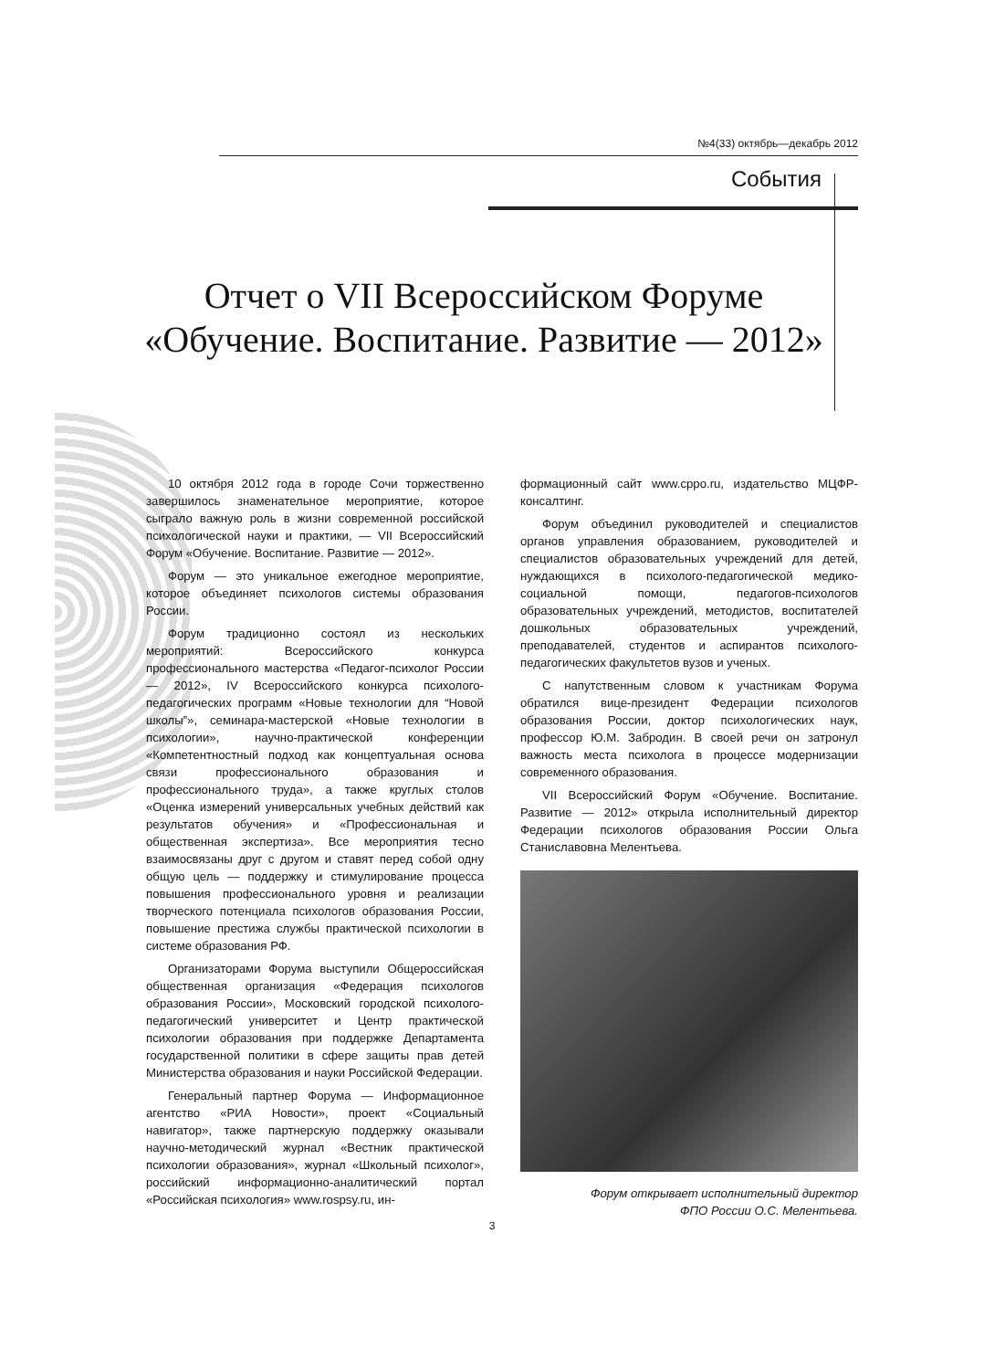№4(33) октябрь—декабрь 2012
События
Отчет о VII Всероссийском Форуме «Обучение. Воспитание. Развитие — 2012»
10 октября 2012 года в городе Сочи торжественно завершилось знаменательное мероприятие, которое сыграло важную роль в жизни современной российской психологической науки и практики, — VII Всероссийский Форум «Обучение. Воспитание. Развитие — 2012».
Форум — это уникальное ежегодное мероприятие, которое объединяет психологов системы образования России.
Форум традиционно состоял из нескольких мероприятий: Всероссийского конкурса профессионального мастерства «Педагог-психолог России — 2012», IV Всероссийского конкурса психолого-педагогических программ «Новые технологии для “Новой школы”», семинара-мастерской «Новые технологии в психологии», научно-практической конференции «Компетентностный подход как концептуальная основа связи профессионального образования и профессионального труда», а также круглых столов «Оценка измерений универсальных учебных действий как результатов обучения» и «Профессиональная и общественная экспертиза». Все мероприятия тесно взаимосвязаны друг с другом и ставят перед собой одну общую цель — поддержку и стимулирование процесса повышения профессионального уровня и реализации творческого потенциала психологов образования России, повышение престижа службы практической психологии в системе образования РФ.
Организаторами Форума выступили Общероссийская общественная организация «Федерация психологов образования России», Московский городской психолого-педагогический университет и Центр практической психологии образования при поддержке Департамента государственной политики в сфере защиты прав детей Министерства образования и науки Российской Федерации.
Генеральный партнер Форума — Информационное агентство «РИА Новости», проект «Социальный навигатор», также партнерскую поддержку оказывали научно-методический журнал «Вестник практической психологии образования», журнал «Школьный психолог», российский информационно-аналитический портал «Российская психология» www.rospsy.ru, ин-
формационный сайт www.cppo.ru, издательство МЦФР-консалтинг.
Форум объединил руководителей и специалистов органов управления образованием, руководителей и специалистов образовательных учреждений для детей, нуждающихся в психолого-педагогической медико-социальной помощи, педагогов-психологов образовательных учреждений, методистов, воспитателей дошкольных образовательных учреждений, преподавателей, студентов и аспирантов психолого-педагогических факультетов вузов и ученых.
С напутственным словом к участникам Форума обратился вице-президент Федерации психологов образования России, доктор психологических наук, профессор Ю.М. Забродин. В своей речи он затронул важность места психолога в процессе модернизации современного образования.
VII Всероссийский Форум «Обучение. Воспитание. Развитие — 2012» открыла исполнительный директор Федерации психологов образования России Ольга Станиславовна Мелентьева.
Форум открывает исполнительный директор
ФПО России О.С. Мелентьева.
3